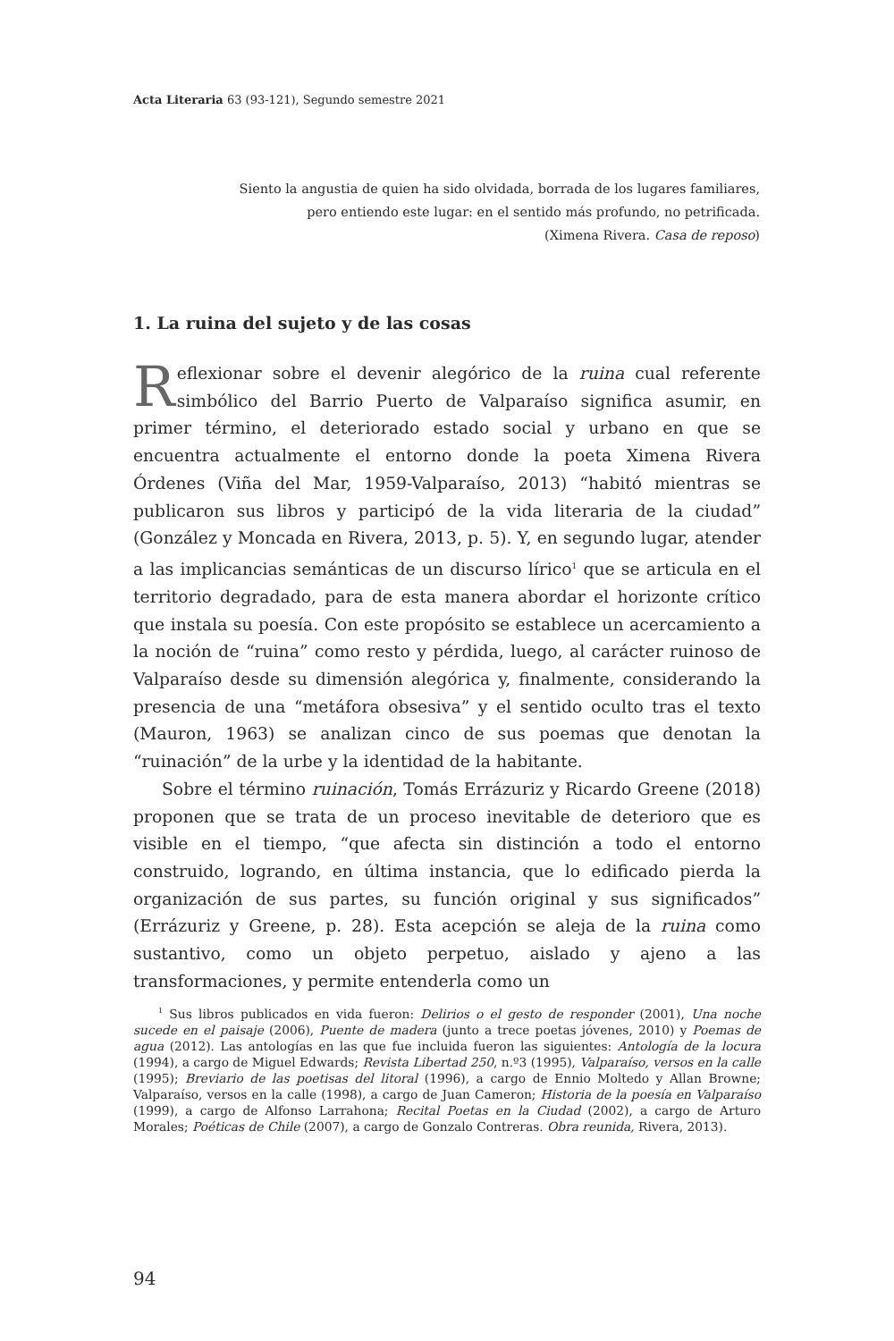Acta Literaria 63 (93-121), Segundo semestre 2021
Siento la angustia de quien ha sido olvidada, borrada de los lugares familiares,
pero entiendo este lugar: en el sentido más profundo, no petrificada.
(Ximena Rivera. Casa de reposo)
1. La ruina del sujeto y de las cosas
Reflexionar sobre el devenir alegórico de la ruina cual referente simbólico del Barrio Puerto de Valparaíso significa asumir, en primer término, el deteriorado estado social y urbano en que se encuentra actualmente el entorno donde la poeta Ximena Rivera Órdenes (Viña del Mar, 1959-Valparaíso, 2013) “habitó mientras se publicaron sus libros y participó de la vida literaria de la ciudad” (González y Moncada en Rivera, 2013, p. 5). Y, en segundo lugar, atender a las implicancias semánticas de un discurso lírico<sup>1</sup> que se articula en el territorio degradado, para de esta manera abordar el horizonte crítico que instala su poesía. Con este propósito se establece un acercamiento a la noción de “ruina” como resto y pérdida, luego, al carácter ruinoso de Valparaíso desde su dimensión alegórica y, finalmente, considerando la presencia de una “metáfora obsesiva” y el sentido oculto tras el texto (Mauron, 1963) se analizan cinco de sus poemas que denotan la “ruinación” de la urbe y la identidad de la habitante.
Sobre el término ruinación, Tomás Errázuriz y Ricardo Greene (2018) proponen que se trata de un proceso inevitable de deterioro que es visible en el tiempo, “que afecta sin distinción a todo el entorno construido, logrando, en última instancia, que lo edificado pierda la organización de sus partes, su función original y sus significados” (Errázuriz y Greene, p. 28). Esta acepción se aleja de la ruina como sustantivo, como un objeto perpetuo, aislado y ajeno a las transformaciones, y permite entenderla como un
<sup>1</sup> Sus libros publicados en vida fueron: Delirios o el gesto de responder (2001), Una noche sucede en el paisaje (2006), Puente de madera (junto a trece poetas jóvenes, 2010) y Poemas de agua (2012). Las antologías en las que fue incluida fueron las siguientes: Antología de la locura (1994), a cargo de Miguel Edwards; Revista Libertad 250, n.º3 (1995), Valparaíso, versos en la calle (1995); Breviario de las poetisas del litoral (1996), a cargo de Ennio Moltedo y Allan Browne; Valparaíso, versos en la calle (1998), a cargo de Juan Cameron; Historia de la poesía en Valparaíso (1999), a cargo de Alfonso Larrahona; Recital Poetas en la Ciudad (2002), a cargo de Arturo Morales; Poéticas de Chile (2007), a cargo de Gonzalo Contreras. Obra reunida, Rivera, 2013).
94